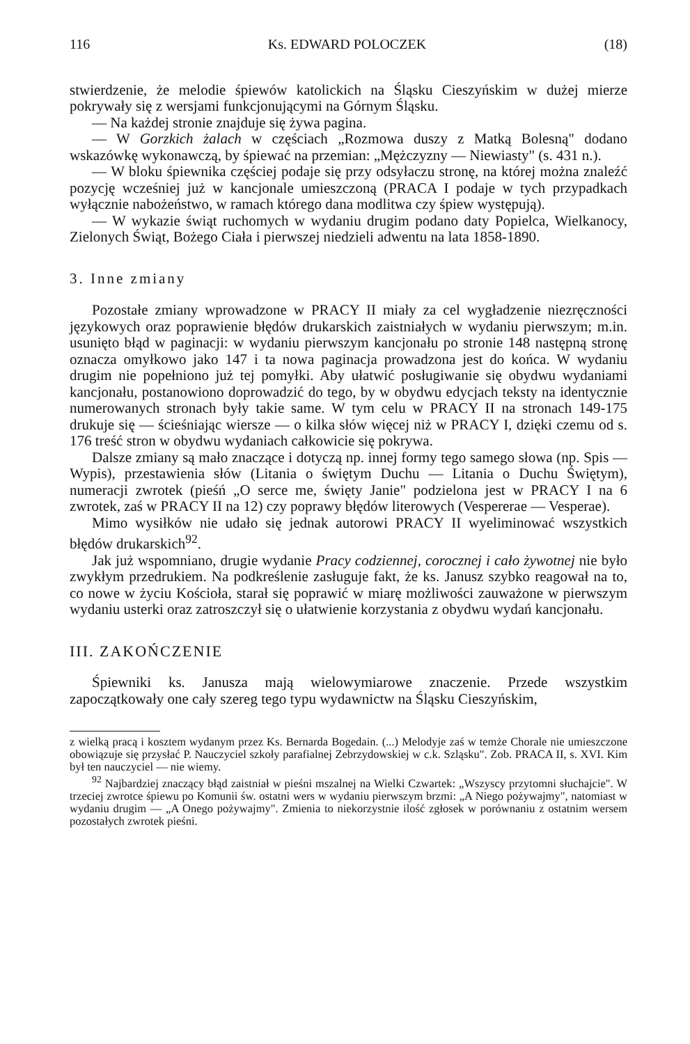116 Ks. EDWARD POLOCZEK (18)
stwierdzenie, że melodie śpiewów katolickich na Śląsku Cieszyńskim w dużej mierze pokrywały się z wersjami funkcjonującymi na Górnym Śląsku.
— Na każdej stronie znajduje się żywa pagina.
— W Gorzkich żalach w częściach „Rozmowa duszy z Matką Bolesną" dodano wskazówkę wykonawczą, by śpiewać na przemian: „Mężczyzny — Niewiasty" (s. 431 n.).
— W bloku śpiewnika częściej podaje się przy odsyłaczu stronę, na której można znaleźć pozycję wcześniej już w kancjonale umieszczoną (PRACA I podaje w tych przypadkach wyłącznie nabożeństwo, w ramach którego dana modlitwa czy śpiew występują).
— W wykazie świąt ruchomych w wydaniu drugim podano daty Popielca, Wielkanocy, Zielonych Świąt, Bożego Ciała i pierwszej niedzieli adwentu na lata 1858-1890.
3. Inne zmiany
Pozostałe zmiany wprowadzone w PRACY II miały za cel wygładzenie niezręczności językowych oraz poprawienie błędów drukarskich zaistniałych w wydaniu pierwszym; m.in. usunięto błąd w paginacji: w wydaniu pierwszym kancjonału po stronie 148 następną stronę oznacza omyłkowo jako 147 i ta nowa paginacja prowadzona jest do końca. W wydaniu drugim nie popełniono już tej pomyłki. Aby ułatwić posługiwanie się obydwu wydaniami kancjonału, postanowiono doprowadzić do tego, by w obydwu edycjach teksty na identycznie numerowanych stronach były takie same. W tym celu w PRACY II na stronach 149-175 drukuje się — ścieśniając wiersze — o kilka słów więcej niż w PRACY I, dzięki czemu od s. 176 treść stron w obydwu wydaniach całkowicie się pokrywa.
Dalsze zmiany są mało znaczące i dotyczą np. innej formy tego samego słowa (np. Spis — Wypis), przestawienia słów (Litania o świętym Duchu — Litania o Duchu Świętym), numeracji zwrotek (pieśń „O serce me, święty Janie" podzielona jest w PRACY I na 6 zwrotek, zaś w PRACY II na 12) czy poprawy błędów literowych (Vespererae — Vesperae).
Mimo wysiłków nie udało się jednak autorowi PRACY II wyeliminować wszystkich błędów drukarskich<sup>92</sup>.
Jak już wspomniano, drugie wydanie Pracy codziennej, corocznej i cało żywotnej nie było zwykłym przedrukiem. Na podkreślenie zasługuje fakt, że ks. Janusz szybko reagował na to, co nowe w życiu Kościoła, starał się poprawić w miarę możliwości zauważone w pierwszym wydaniu usterki oraz zatroszczył się o ułatwienie korzystania z obydwu wydań kancjonału.
III. ZAKOŃCZENIE
Śpiewniki ks. Janusza mają wielowymiarowe znaczenie. Przede wszystkim zapoczątkowały one cały szereg tego typu wydawnictw na Śląsku Cieszyńskim,
z wielką pracą i kosztem wydanym przez Ks. Bernarda Bogedain. (...) Melodyje zaś w temże Chorale nie umieszczone obowiązuje się przysłać P. Nauczyciel szkoły parafialnej Zebrzydowskiej w c.k. Szląsku". Zob. PRACA II, s. XVI. Kim był ten nauczyciel — nie wiemy.
<sup>92</sup> Najbardziej znaczący błąd zaistniał w pieśni mszalnej na Wielki Czwartek: „Wszyscy przytomni słuchajcie". W trzeciej zwrotce śpiewu po Komunii św. ostatni wers w wydaniu pierwszym brzmi: „A Niego pożywajmy", natomiast w wydaniu drugim — „A Onego pożywajmy". Zmienia to niekorzystnie ilość zgłosek w porównaniu z ostatnim wersem pozostałych zwrotek pieśni.